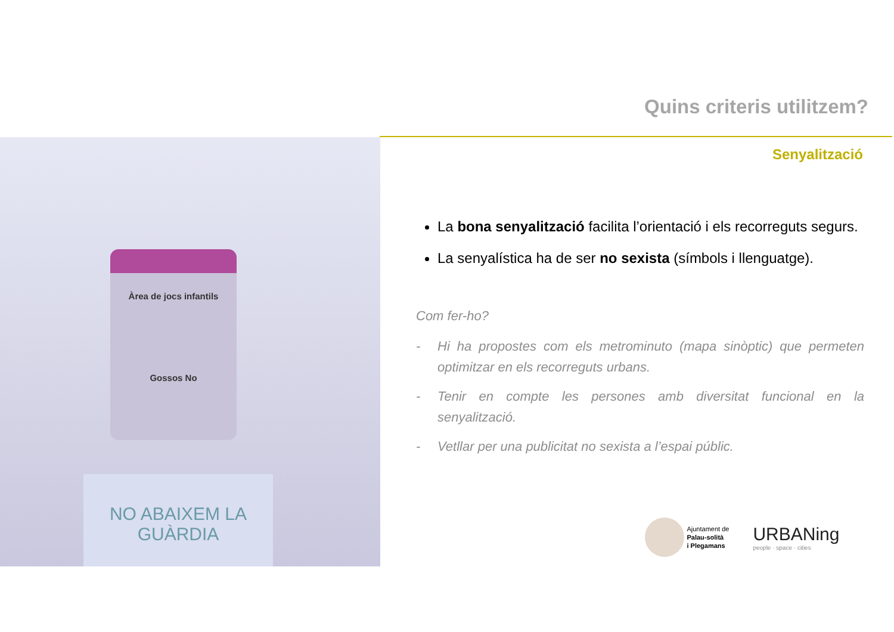Quins criteris utilitzem?
Senyalització
Àrea de jocs infantils
Gossos No
NO ABAIXEM LA GUÀRDIA
La bona senyalització facilita l’orientació i els recorreguts segurs.
La senyalística ha de ser no sexista (símbols i llenguatge).
Com fer-ho?
- Hi ha propostes com els metrominuto (mapa sinòptic) que permeten optimitzar en els recorreguts urbans.
- Tenir en compte les persones amb diversitat funcional en la senyalització.
- Vetllar per una publicitat no sexista a l’espai públic.
Ajuntament de
Palau-solità
i Plegamans
URBANing
people · space · cities